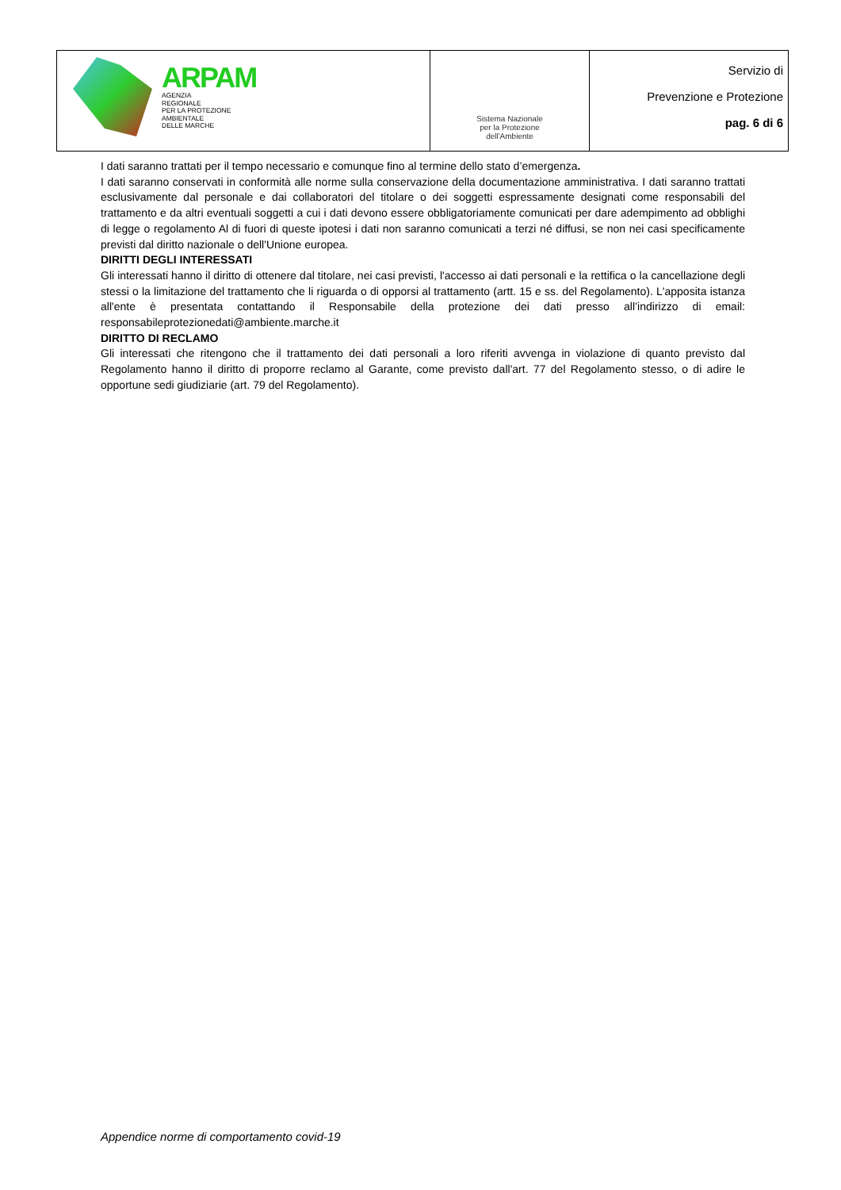| ARPAM AGENZIA REGIONALE PER LA PROTEZIONE AMBIENTALE DELLE MARCHE | Sistema Nazionale per la Protezione dell'Ambiente | Servizio di Prevenzione e Protezione pag. 6 di 6 |
I dati saranno trattati per il tempo necessario e comunque fino al termine dello stato d’emergenza.
I dati saranno conservati in conformità alle norme sulla conservazione della documentazione amministrativa. I dati saranno trattati esclusivamente dal personale e dai collaboratori del titolare o dei soggetti espressamente designati come responsabili del trattamento e da altri eventuali soggetti a cui i dati devono essere obbligatoriamente comunicati per dare adempimento ad obblighi di legge o regolamento Al di fuori di queste ipotesi i dati non saranno comunicati a terzi né diffusi, se non nei casi specificamente previsti dal diritto nazionale o dell'Unione europea.
DIRITTI DEGLI INTERESSATI
Gli interessati hanno il diritto di ottenere dal titolare, nei casi previsti, l'accesso ai dati personali e la rettifica o la cancellazione degli stessi o la limitazione del trattamento che li riguarda o di opporsi al trattamento (artt. 15 e ss. del Regolamento). L'apposita istanza all'ente è presentata contattando il Responsabile della protezione dei dati presso all’indirizzo di email: responsabileprotezionedati@ambiente.marche.it
DIRITTO DI RECLAMO
Gli interessati che ritengono che il trattamento dei dati personali a loro riferiti avvenga in violazione di quanto previsto dal Regolamento hanno il diritto di proporre reclamo al Garante, come previsto dall'art. 77 del Regolamento stesso, o di adire le opportune sedi giudiziarie (art. 79 del Regolamento).
Appendice norme di comportamento covid-19